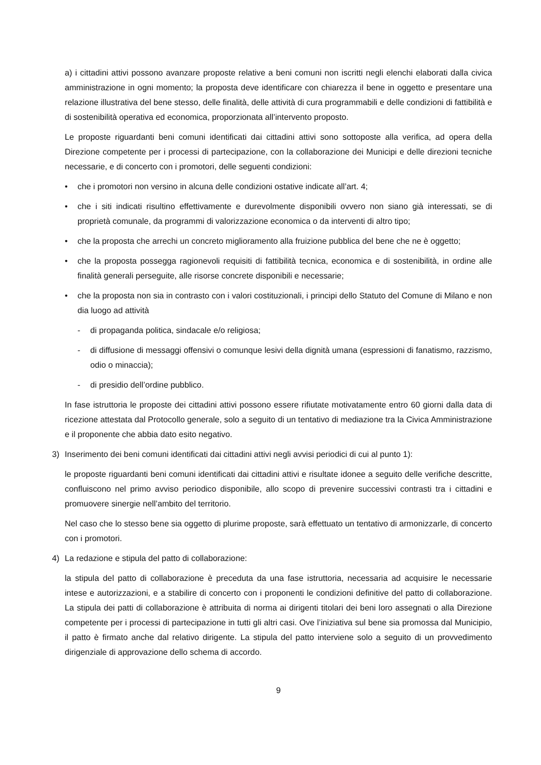a) i cittadini attivi possono avanzare proposte relative a beni comuni non iscritti negli elenchi elaborati dalla civica amministrazione in ogni momento; la proposta deve identificare con chiarezza il bene in oggetto e presentare una relazione illustrativa del bene stesso, delle finalità, delle attività di cura programmabili e delle condizioni di fattibilità e di sostenibilità operativa ed economica, proporzionata all’intervento proposto.
Le proposte riguardanti beni comuni identificati dai cittadini attivi sono sottoposte alla verifica, ad opera della Direzione competente per i processi di partecipazione, con la collaborazione dei Municipi e delle direzioni tecniche necessarie, e di concerto con i promotori, delle seguenti condizioni:
• che i promotori non versino in alcuna delle condizioni ostative indicate all’art. 4;
• che i siti indicati risultino effettivamente e durevolmente disponibili ovvero non siano già interessati, se di proprietà comunale, da programmi di valorizzazione economica o da interventi di altro tipo;
• che la proposta che arrechi un concreto miglioramento alla fruizione pubblica del bene che ne è oggetto;
• che la proposta possegga ragionevoli requisiti di fattibilità tecnica, economica e di sostenibilità, in ordine alle finalità generali perseguite, alle risorse concrete disponibili e necessarie;
• che la proposta non sia in contrasto con i valori costituzionali, i principi dello Statuto del Comune di Milano e non dia luogo ad attività
- di propaganda politica, sindacale e/o religiosa;
- di diffusione di messaggi offensivi o comunque lesivi della dignità umana (espressioni di fanatismo, razzismo, odio o minaccia);
- di presidio dell’ordine pubblico.
In fase istruttoria le proposte dei cittadini attivi possono essere rifiutate motivatamente entro 60 giorni dalla data di ricezione attestata dal Protocollo generale, solo a seguito di un tentativo di mediazione tra la Civica Amministrazione e il proponente che abbia dato esito negativo.
3) Inserimento dei beni comuni identificati dai cittadini attivi negli avvisi periodici di cui al punto 1):
le proposte riguardanti beni comuni identificati dai cittadini attivi e risultate idonee a seguito delle verifiche descritte, confluiscono nel primo avviso periodico disponibile, allo scopo di prevenire successivi contrasti tra i cittadini e promuovere sinergie nell’ambito del territorio.
Nel caso che lo stesso bene sia oggetto di plurime proposte, sarà effettuato un tentativo di armonizzarle, di concerto con i promotori.
4) La redazione e stipula del patto di collaborazione:
la stipula del patto di collaborazione è preceduta da una fase istruttoria, necessaria ad acquisire le necessarie intese e autorizzazioni, e a stabilire di concerto con i proponenti le condizioni definitive del patto di collaborazione. La stipula dei patti di collaborazione è attribuita di norma ai dirigenti titolari dei beni loro assegnati o alla Direzione competente per i processi di partecipazione in tutti gli altri casi. Ove l’iniziativa sul bene sia promossa dal Municipio, il patto è firmato anche dal relativo dirigente. La stipula del patto interviene solo a seguito di un provvedimento dirigenziale di approvazione dello schema di accordo.
9